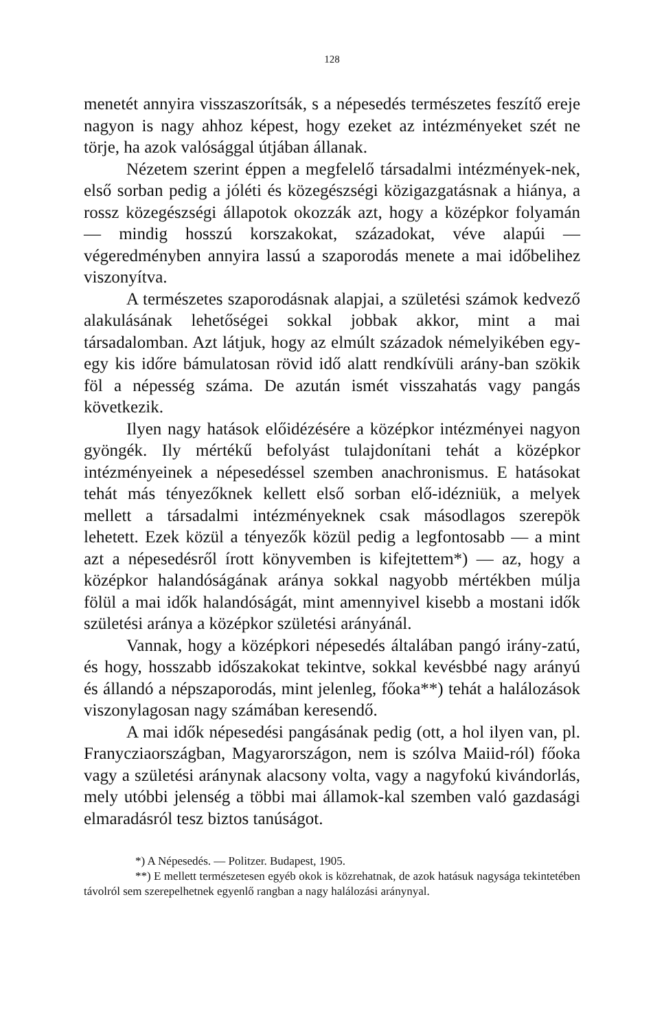128
menetét annyira visszaszorítsák, s a népesedés természetes feszítő ereje nagyon is nagy ahhoz képest, hogy ezeket az intézményeket szét ne törje, ha azok valósággal útjában állanak.
Nézetem szerint éppen a megfelelő társadalmi intézmények-nek, első sorban pedig a jóléti és közegészségi közigazgatásnak a hiánya, a rossz közegészségi állapotok okozzák azt, hogy a középkor folyamán — mindig hosszú korszakokat, századokat, véve alapúi — végeredményben annyira lassú a szaporodás menete a mai időbelihez viszonyítva.
A természetes szaporodásnak alapjai, a születési számok kedvező alakulásának lehetőségei sokkal jobbak akkor, mint a mai társadalomban. Azt látjuk, hogy az elmúlt századok némelyikében egy-egy kis időre bámulatosan rövid idő alatt rendkívüli arány-ban szökik föl a népesség száma. De azután ismét visszahatás vagy pangás következik.
Ilyen nagy hatások előidézésére a középkor intézményei nagyon gyöngék. Ily mértékű befolyást tulajdonítani tehát a középkor intézményeinek a népesedéssel szemben anachronismus. E hatásokat tehát más tényezőknek kellett első sorban elő-idézniük, a melyek mellett a társadalmi intézményeknek csak másodlagos szerepök lehetett. Ezek közül a tényezők közül pedig a legfontosabb — a mint azt a népesedésről írott könyvemben is kifejtettem*) — az, hogy a középkor halandóságának aránya sokkal nagyobb mértékben múlja fölül a mai idők halandóságát, mint amennyivel kisebb a mostani idők születési aránya a középkor születési arányánál.
Vannak, hogy a középkori népesedés általában pangó irány-zatú, és hogy, hosszabb időszakokat tekintve, sokkal kevésbbé nagy arányú és állandó a népszaporodás, mint jelenleg, főoka**) tehát a halálozások viszonylagosan nagy számában keresendő.
A mai idők népesedési pangásának pedig (ott, a hol ilyen van, pl. Franycziaországban, Magyarországon, nem is szólva Maiid-ról) főoka vagy a születési aránynak alacsony volta, vagy a nagyfokú kivándorlás, mely utóbbi jelenség a többi mai államok-kal szemben való gazdasági elmaradásról tesz biztos tanúságot.
*) A Népesedés. — Politzer. Budapest, 1905.
**) E mellett természetesen egyéb okok is közrehatnak, de azok hatásuk nagysága tekintetében távolról sem szerepelhetnek egyenlő rangban a nagy halálozási aránynyal.